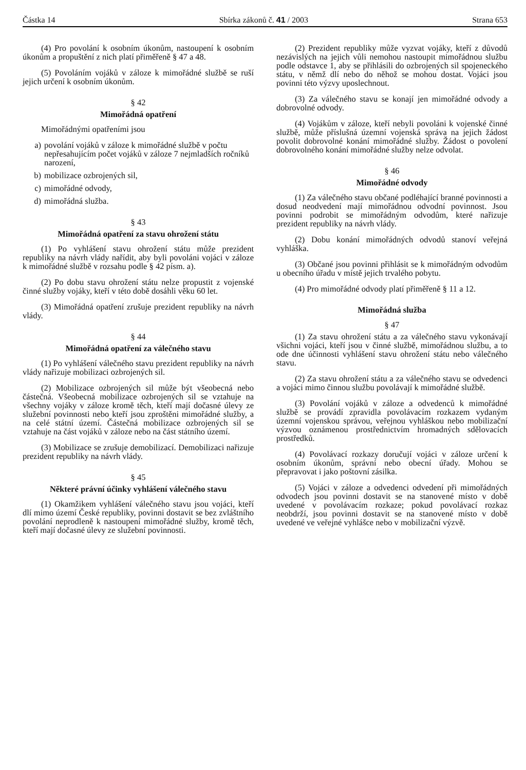Částka 14 Sbírka zákonů č. 41 / 2003 Strana 653
(4) Pro povolání k osobním úkonům, nastoupení k osobním úkonům a propuštění z nich platí přiměřeně § 47 a 48.
(5) Povoláním vojáků v záloze k mimořádné službě se ruší jejich určení k osobním úkonům.
§ 42
Mimořádná opatření
Mimořádnými opatřeními jsou
a) povolání vojáků v záloze k mimořádné službě v počtu nepřesahujícím počet vojáků v záloze 7 nejmladších ročníků narození,
b) mobilizace ozbrojených sil,
c) mimořádné odvody,
d) mimořádná služba.
§ 43
Mimořádná opatření za stavu ohrožení státu
(1) Po vyhlášení stavu ohrožení státu může prezident republiky na návrh vlády nařídit, aby byli povoláni vojáci v záloze k mimořádné službě v rozsahu podle § 42 písm. a).
(2) Po dobu stavu ohrožení státu nelze propustit z vojenské činné služby vojáky, kteří v této době dosáhli věku 60 let.
(3) Mimořádná opatření zrušuje prezident republiky na návrh vlády.
§ 44
Mimořádná opatření za válečného stavu
(1) Po vyhlášení válečného stavu prezident republiky na návrh vlády nařizuje mobilizaci ozbrojených sil.
(2) Mobilizace ozbrojených sil může být všeobecná nebo částečná. Všeobecná mobilizace ozbrojených sil se vztahuje na všechny vojáky v záloze kromě těch, kteří mají dočasné úlevy ze služební povinnosti nebo kteří jsou zproštěni mimořádné služby, a na celé státní území. Částečná mobilizace ozbrojených sil se vztahuje na část vojáků v záloze nebo na část státního území.
(3) Mobilizace se zrušuje demobilizací. Demobilizaci nařizuje prezident republiky na návrh vlády.
§ 45
Některé právní účinky vyhlášení válečného stavu
(1) Okamžikem vyhlášení válečného stavu jsou vojáci, kteří dlí mimo území České republiky, povinni dostavit se bez zvláštního povolání neprodleně k nastoupení mimořádné služby, kromě těch, kteří mají dočasné úlevy ze služební povinnosti.
(2) Prezident republiky může vyzvat vojáky, kteří z důvodů nezávislých na jejich vůli nemohou nastoupit mimořádnou službu podle odstavce 1, aby se přihlásili do ozbrojených sil spojeneckého státu, v němž dlí nebo do něhož se mohou dostat. Vojáci jsou povinni této výzvy uposlechnout.
(3) Za válečného stavu se konají jen mimořádné odvody a dobrovolné odvody.
(4) Vojákům v záloze, kteří nebyli povoláni k vojenské činné službě, může příslušná územní vojenská správa na jejich žádost povolit dobrovolné konání mimořádné služby. Žádost o povolení dobrovolného konání mimořádné služby nelze odvolat.
§ 46
Mimořádné odvody
(1) Za válečného stavu občané podléhající branné povinnosti a dosud neodvedení mají mimořádnou odvodní povinnost. Jsou povinni podrobit se mimořádným odvodům, které nařizuje prezident republiky na návrh vlády.
(2) Dobu konání mimořádných odvodů stanoví veřejná vyhláška.
(3) Občané jsou povinni přihlásit se k mimořádným odvodům u obecního úřadu v místě jejich trvalého pobytu.
(4) Pro mimořádné odvody platí přiměřeně § 11 a 12.
Mimořádná služba
§ 47
(1) Za stavu ohrožení státu a za válečného stavu vykonávají všichni vojáci, kteří jsou v činné službě, mimořádnou službu, a to ode dne účinnosti vyhlášení stavu ohrožení státu nebo válečného stavu.
(2) Za stavu ohrožení státu a za válečného stavu se odvedenci a vojáci mimo činnou službu povolávají k mimořádné službě.
(3) Povolání vojáků v záloze a odvedenců k mimořádné službě se provádí zpravidla povolávacím rozkazem vydaným územní vojenskou správou, veřejnou vyhláškou nebo mobilizační výzvou oznámenou prostřednictvím hromadných sdělovacích prostředků.
(4) Povolávací rozkazy doručují vojáci v záloze určení k osobním úkonům, správní nebo obecní úřady. Mohou se přepravovat i jako poštovní zásilka.
(5) Vojáci v záloze a odvedenci odvedení při mimořádných odvodech jsou povinni dostavit se na stanovené místo v době uvedené v povolávacím rozkaze; pokud povolávací rozkaz neobdrží, jsou povinni dostavit se na stanovené místo v době uvedené ve veřejné vyhlášce nebo v mobilizační výzvě.